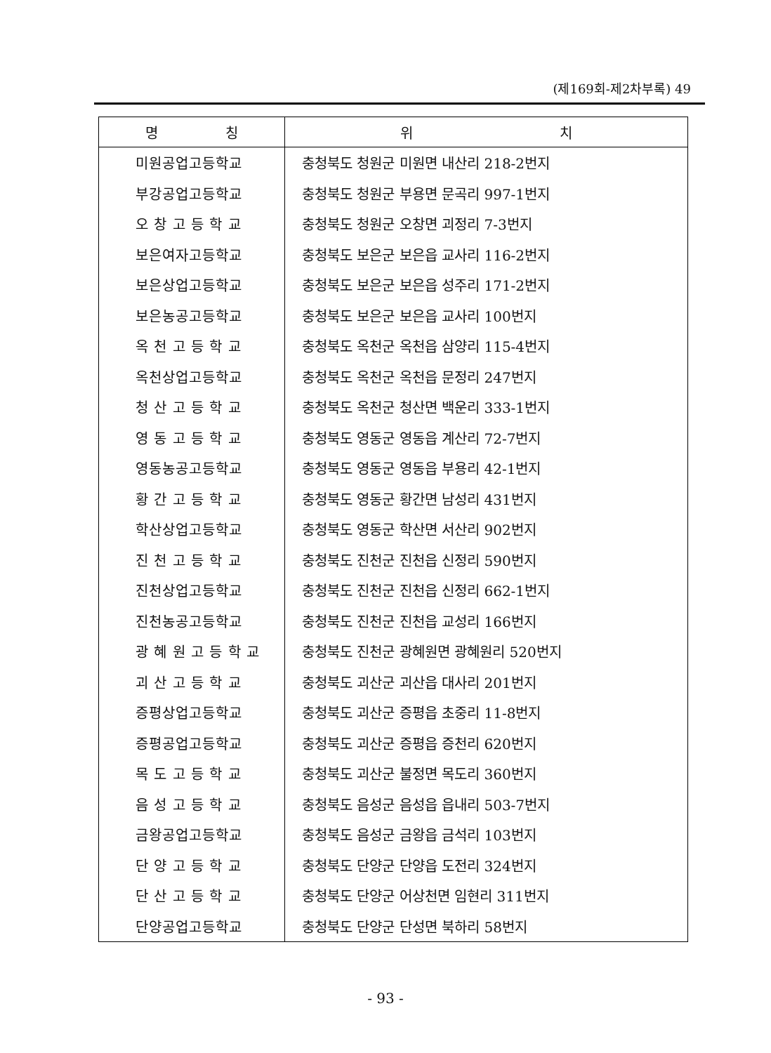(제169회-제2차부록) 49
| 명 칭 | 위 치 |
| --- | --- |
| 미원공업고등학교 | 충청북도 청원군 미원면 내산리 218-2번지 |
| 부강공업고등학교 | 충청북도 청원군 부용면 문곡리 997-1번지 |
| 오 창 고 등 학 교 | 충청북도 청원군 오창면 괴정리 7-3번지 |
| 보은여자고등학교 | 충청북도 보은군 보은읍 교사리 116-2번지 |
| 보은상업고등학교 | 충청북도 보은군 보은읍 성주리 171-2번지 |
| 보은농공고등학교 | 충청북도 보은군 보은읍 교사리 100번지 |
| 옥 천 고 등 학 교 | 충청북도 옥천군 옥천읍 삼양리 115-4번지 |
| 옥천상업고등학교 | 충청북도 옥천군 옥천읍 문정리 247번지 |
| 청 산 고 등 학 교 | 충청북도 옥천군 청산면 백운리 333-1번지 |
| 영 동 고 등 학 교 | 충청북도 영동군 영동읍 계산리 72-7번지 |
| 영동농공고등학교 | 충청북도 영동군 영동읍 부용리 42-1번지 |
| 황 간 고 등 학 교 | 충청북도 영동군 황간면 남성리 431번지 |
| 학산상업고등학교 | 충청북도 영동군 학산면 서산리 902번지 |
| 진 천 고 등 학 교 | 충청북도 진천군 진천읍 신정리 590번지 |
| 진천상업고등학교 | 충청북도 진천군 진천읍 신정리 662-1번지 |
| 진천농공고등학교 | 충청북도 진천군 진천읍 교성리 166번지 |
| 광 혜 원 고 등 학 교 | 충청북도 진천군 광혜원면 광혜원리 520번지 |
| 괴 산 고 등 학 교 | 충청북도 괴산군 괴산읍 대사리 201번지 |
| 증평상업고등학교 | 충청북도 괴산군 증평읍 초중리 11-8번지 |
| 증평공업고등학교 | 충청북도 괴산군 증평읍 증천리 620번지 |
| 목 도 고 등 학 교 | 충청북도 괴산군 불정면 목도리 360번지 |
| 음 성 고 등 학 교 | 충청북도 음성군 음성읍 읍내리 503-7번지 |
| 금왕공업고등학교 | 충청북도 음성군 금왕읍 금석리 103번지 |
| 단 양 고 등 학 교 | 충청북도 단양군 단양읍 도전리 324번지 |
| 단 산 고 등 학 교 | 충청북도 단양군 어상천면 임현리 311번지 |
| 단양공업고등학교 | 충청북도 단양군 단성면 북하리 58번지 |
- 93 -